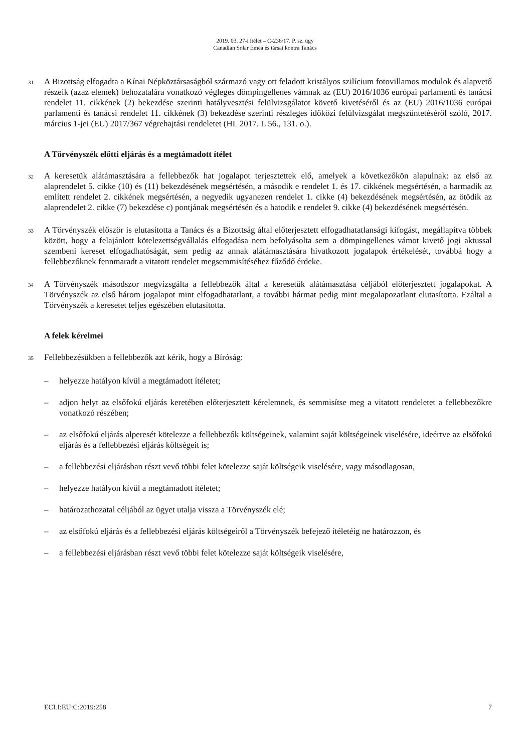2019. 03. 27-i ítélet – C-236/17. P. sz. ügy
Canadian Solar Emea és társai kontra Tanács
31
A Bizottság elfogadta a Kínai Népköztársaságból származó vagy ott feladott kristályos szilícium fotovillamos modulok és alapvető részeik (azaz elemek) behozatalára vonatkozó végleges dömpingellenes vámnak az (EU) 2016/1036 európai parlamenti és tanácsi rendelet 11. cikkének (2) bekezdése szerinti hatályvesztési felülvizsgálatot követő kivetéséről és az (EU) 2016/1036 európai parlamenti és tanácsi rendelet 11. cikkének (3) bekezdése szerinti részleges időközi felülvizsgálat megszüntetéséről szóló, 2017. március 1-jei (EU) 2017/367 végrehajtási rendeletet (HL 2017. L 56., 131. o.).
A Törvényszék előtti eljárás és a megtámadott ítélet
32
A keresetük alátámasztására a fellebbezők hat jogalapot terjesztettek elő, amelyek a következőkön alapulnak: az első az alaprendelet 5. cikke (10) és (11) bekezdésének megsértésén, a második e rendelet 1. és 17. cikkének megsértésén, a harmadik az említett rendelet 2. cikkének megsértésén, a negyedik ugyanezen rendelet 1. cikke (4) bekezdésének megsértésén, az ötödik az alaprendelet 2. cikke (7) bekezdése c) pontjának megsértésén és a hatodik e rendelet 9. cikke (4) bekezdésének megsértésén.
33
A Törvényszék először is elutasította a Tanács és a Bizottság által előterjesztett elfogadhatatlansági kifogást, megállapítva többek között, hogy a felajánlott kötelezettségvállalás elfogadása nem befolyásolta sem a dömpingellenes vámot kivető jogi aktussal szembeni kereset elfogadhatóságát, sem pedig az annak alátámasztására hivatkozott jogalapok értékelését, továbbá hogy a fellebbezőknek fennmaradt a vitatott rendelet megsemmisítéséhez fűződő érdeke.
34
A Törvényszék másodszor megvizsgálta a fellebbezők által a keresetük alátámasztása céljából előterjesztett jogalapokat. A Törvényszék az első három jogalapot mint elfogadhatatlant, a további hármat pedig mint megalapozatlant elutasította. Ezáltal a Törvényszék a keresetet teljes egészében elutasította.
A felek kérelmei
35
Fellebbezésükben a fellebbezők azt kérik, hogy a Bíróság:
– helyezze hatályon kívül a megtámadott ítéletet;
– adjon helyt az elsőfokú eljárás keretében előterjesztett kérelemnek, és semmisítse meg a vitatott rendeletet a fellebbezőkre vonatkozó részében;
– az elsőfokú eljárás alperesét kötelezze a fellebbezők költségeinek, valamint saját költségeinek viselésére, ideértve az elsőfokú eljárás és a fellebbezési eljárás költségeit is;
– a fellebbezési eljárásban részt vevő többi felet kötelezze saját költségeik viselésére, vagy másodlagosan,
– helyezze hatályon kívül a megtámadott ítéletet;
– határozathozatal céljából az ügyet utalja vissza a Törvényszék elé;
– az elsőfokú eljárás és a fellebbezési eljárás költségeiről a Törvényszék befejező ítéletéig ne határozzon, és
– a fellebbezési eljárásban részt vevő többi felet kötelezze saját költségeik viselésére,
ECLI:EU:C:2019:258 7